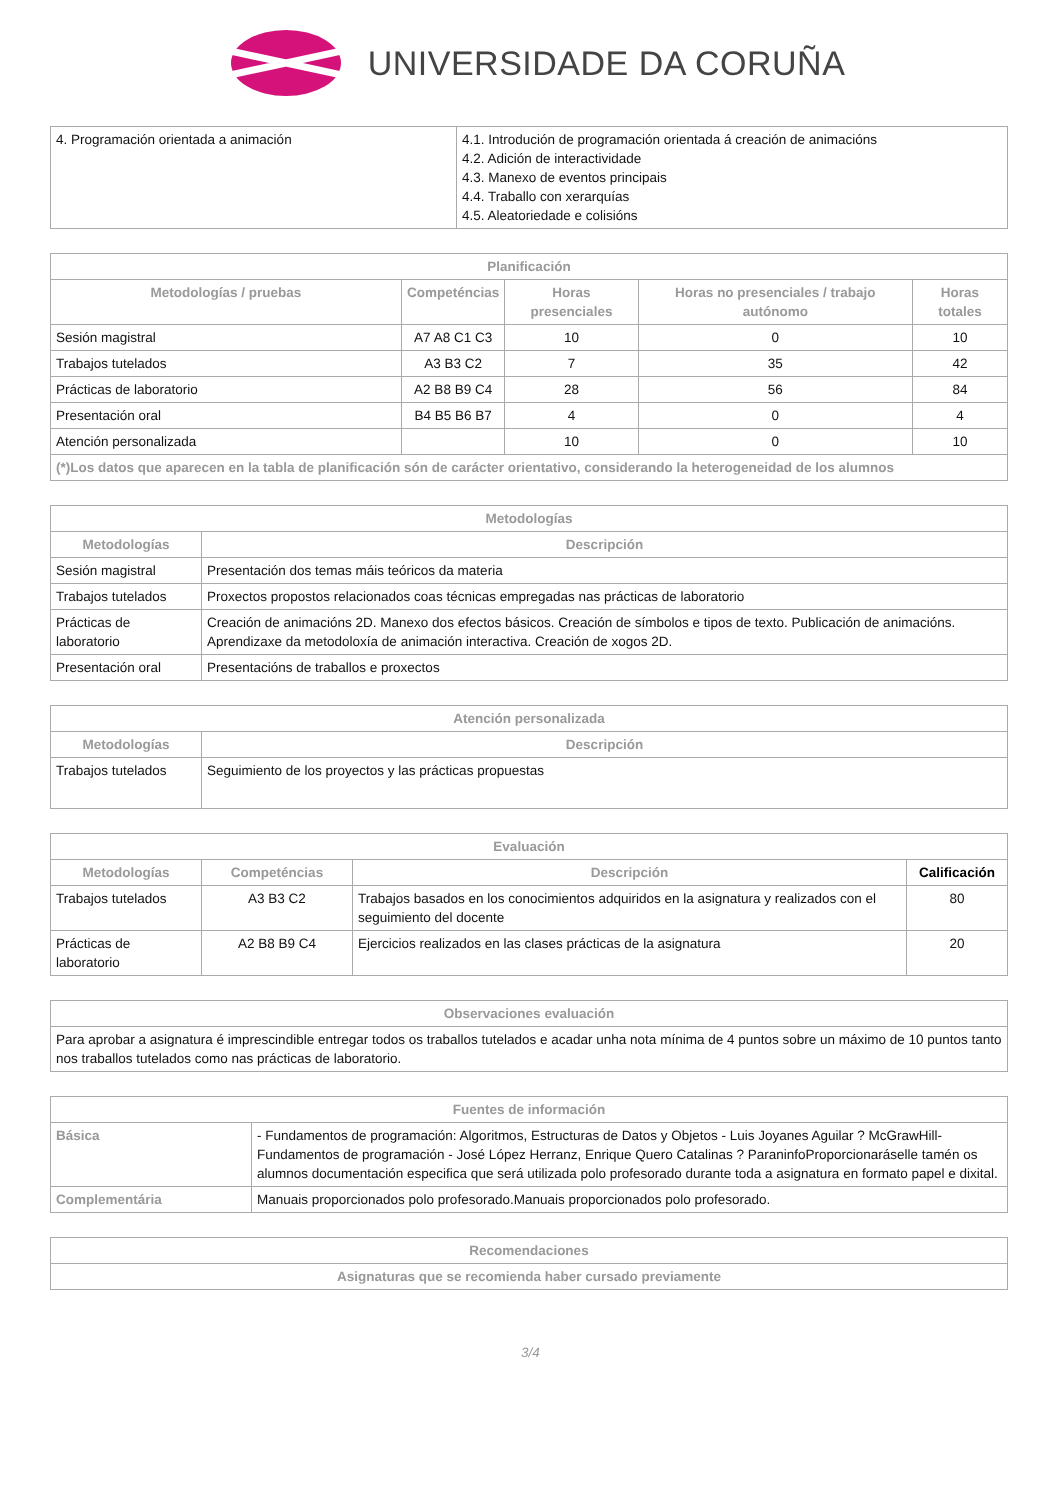UNIVERSIDADE DA CORUÑA
| 4. Programación orientada a animación | 4.1. Introdución de programación orientada á creación de animacións 4.2. Adición de interactividade 4.3. Manexo de eventos principais 4.4. Traballo con xerarquías 4.5. Aleatoriedade e colisións |
| Planificación | | | | |
| --- | --- | --- | --- | --- |
| Metodologías / pruebas | Competéncias | Horas presenciales | Horas no presenciales / trabajo autónomo | Horas totales |
| Sesión magistral | A7 A8 C1 C3 | 10 | 0 | 10 |
| Trabajos tutelados | A3 B3 C2 | 7 | 35 | 42 |
| Prácticas de laboratorio | A2 B8 B9 C4 | 28 | 56 | 84 |
| Presentación oral | B4 B5 B6 B7 | 4 | 0 | 4 |
| Atención personalizada | | 10 | 0 | 10 |
| (*)Los datos que aparecen en la tabla de planificación són de carácter orientativo, considerando la heterogeneidad de los alumnos | | | | |
| Metodologías | |
| --- | --- |
| Metodologías | Descripción |
| Sesión magistral | Presentación dos temas máis teóricos da materia |
| Trabajos tutelados | Proxectos propostos relacionados coas técnicas empregadas nas prácticas de laboratorio |
| Prácticas de laboratorio | Creación de animacións 2D. Manexo dos efectos básicos. Creación de símbolos e tipos de texto. Publicación de animacións. Aprendizaxe da metodoloxía de animación interactiva. Creación de xogos 2D. |
| Presentación oral | Presentacións de traballos e proxectos |
| Atención personalizada | |
| --- | --- |
| Metodologías | Descripción |
| Trabajos tutelados | Seguimiento de los proyectos y las prácticas propuestas |
| Evaluación | | | |
| --- | --- | --- | --- |
| Metodologías | Competéncias | Descripción | Calificación |
| Trabajos tutelados | A3 B3 C2 | Trabajos basados en los conocimientos adquiridos en la asignatura y realizados con el seguimiento del docente | 80 |
| Prácticas de laboratorio | A2 B8 B9 C4 | Ejercicios realizados en las clases prácticas de la asignatura | 20 |
| Observaciones evaluación |
| --- |
| Para aprobar a asignatura é imprescindible entregar todos os traballos tutelados e acadar unha nota mínima de 4 puntos sobre un máximo de 10 puntos tanto nos traballos tutelados como nas prácticas de laboratorio. |
| Fuentes de información | |
| --- | --- |
| Básica | - Fundamentos de programación: Algoritmos, Estructuras de Datos y Objetos - Luis Joyanes Aguilar ? McGrawHill- Fundamentos de programación - José López Herranz, Enrique Quero Catalinas ? ParaninfoProporcionaráselle tamén os alumnos documentación especifica que será utilizada polo profesorado durante toda a asignatura en formato papel e dixital. |
| Complementária | Manuais proporcionados polo profesorado.Manuais proporcionados polo profesorado. |
| Recomendaciones |
| --- |
| Asignaturas que se recomienda haber cursado previamente |
3/4